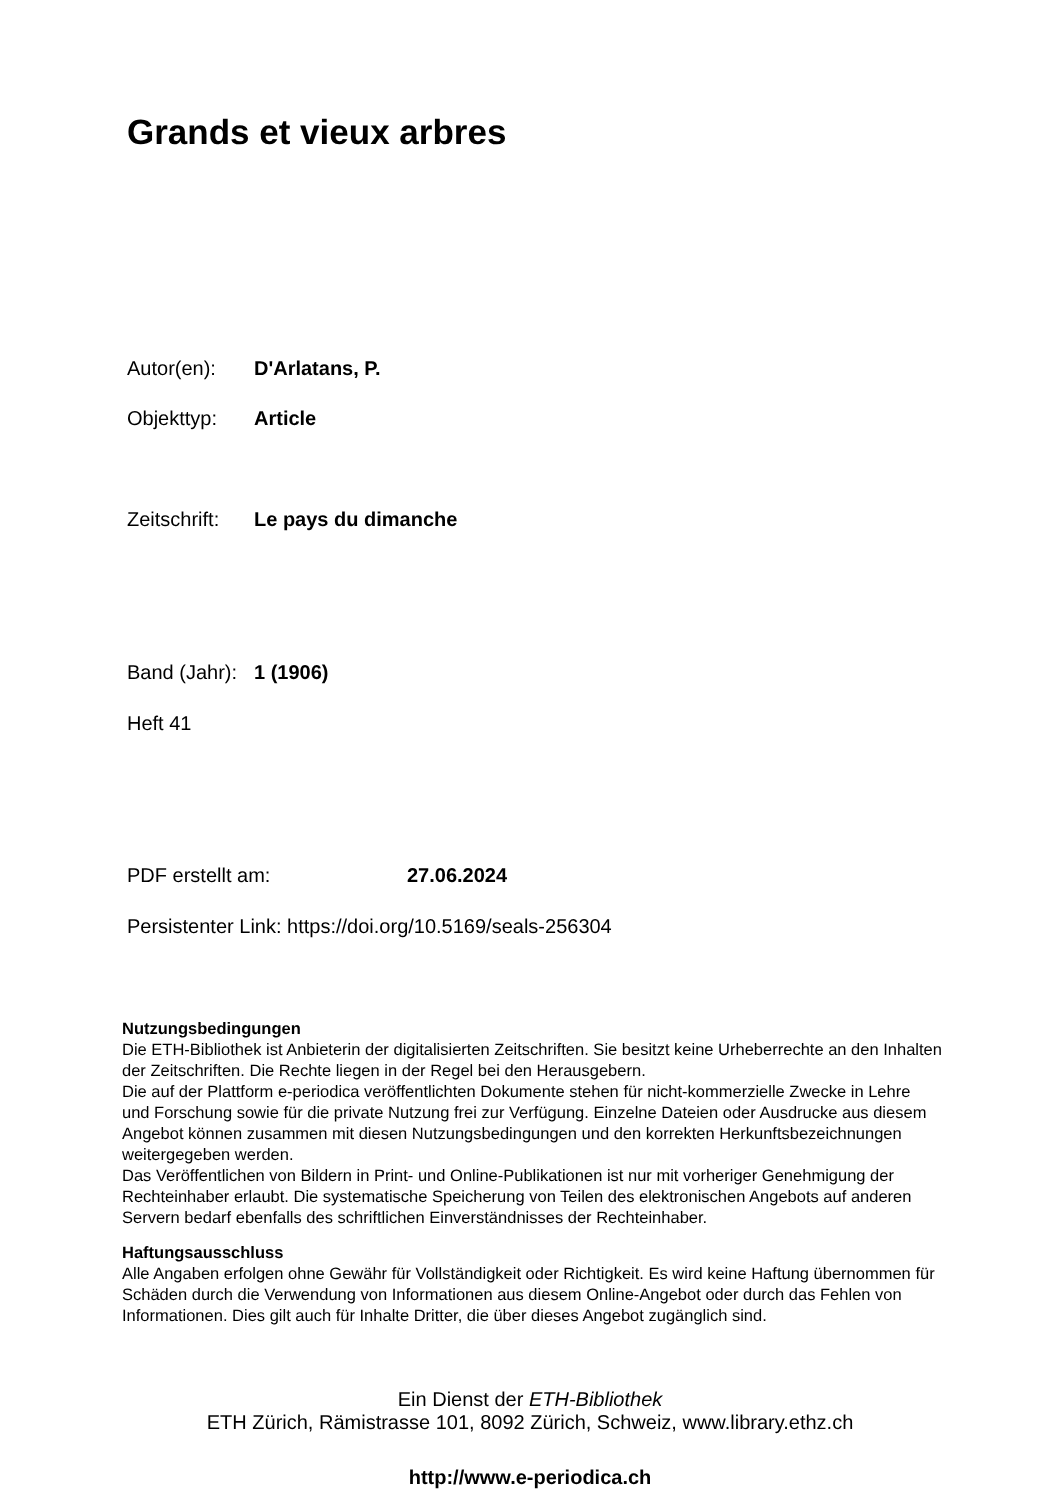Grands et vieux arbres
Autor(en): D'Arlatans, P.
Objekttyp: Article
Zeitschrift: Le pays du dimanche
Band (Jahr): 1 (1906)
Heft 41
PDF erstellt am: 27.06.2024
Persistenter Link: https://doi.org/10.5169/seals-256304
Nutzungsbedingungen
Die ETH-Bibliothek ist Anbieterin der digitalisierten Zeitschriften. Sie besitzt keine Urheberrechte an den Inhalten der Zeitschriften. Die Rechte liegen in der Regel bei den Herausgebern.
Die auf der Plattform e-periodica veröffentlichten Dokumente stehen für nicht-kommerzielle Zwecke in Lehre und Forschung sowie für die private Nutzung frei zur Verfügung. Einzelne Dateien oder Ausdrucke aus diesem Angebot können zusammen mit diesen Nutzungsbedingungen und den korrekten Herkunftsbezeichnungen weitergegeben werden.
Das Veröffentlichen von Bildern in Print- und Online-Publikationen ist nur mit vorheriger Genehmigung der Rechteinhaber erlaubt. Die systematische Speicherung von Teilen des elektronischen Angebots auf anderen Servern bedarf ebenfalls des schriftlichen Einverständnisses der Rechteinhaber.
Haftungsausschluss
Alle Angaben erfolgen ohne Gewähr für Vollständigkeit oder Richtigkeit. Es wird keine Haftung übernommen für Schäden durch die Verwendung von Informationen aus diesem Online-Angebot oder durch das Fehlen von Informationen. Dies gilt auch für Inhalte Dritter, die über dieses Angebot zugänglich sind.
Ein Dienst der ETH-Bibliothek
ETH Zürich, Rämistrasse 101, 8092 Zürich, Schweiz, www.library.ethz.ch
http://www.e-periodica.ch